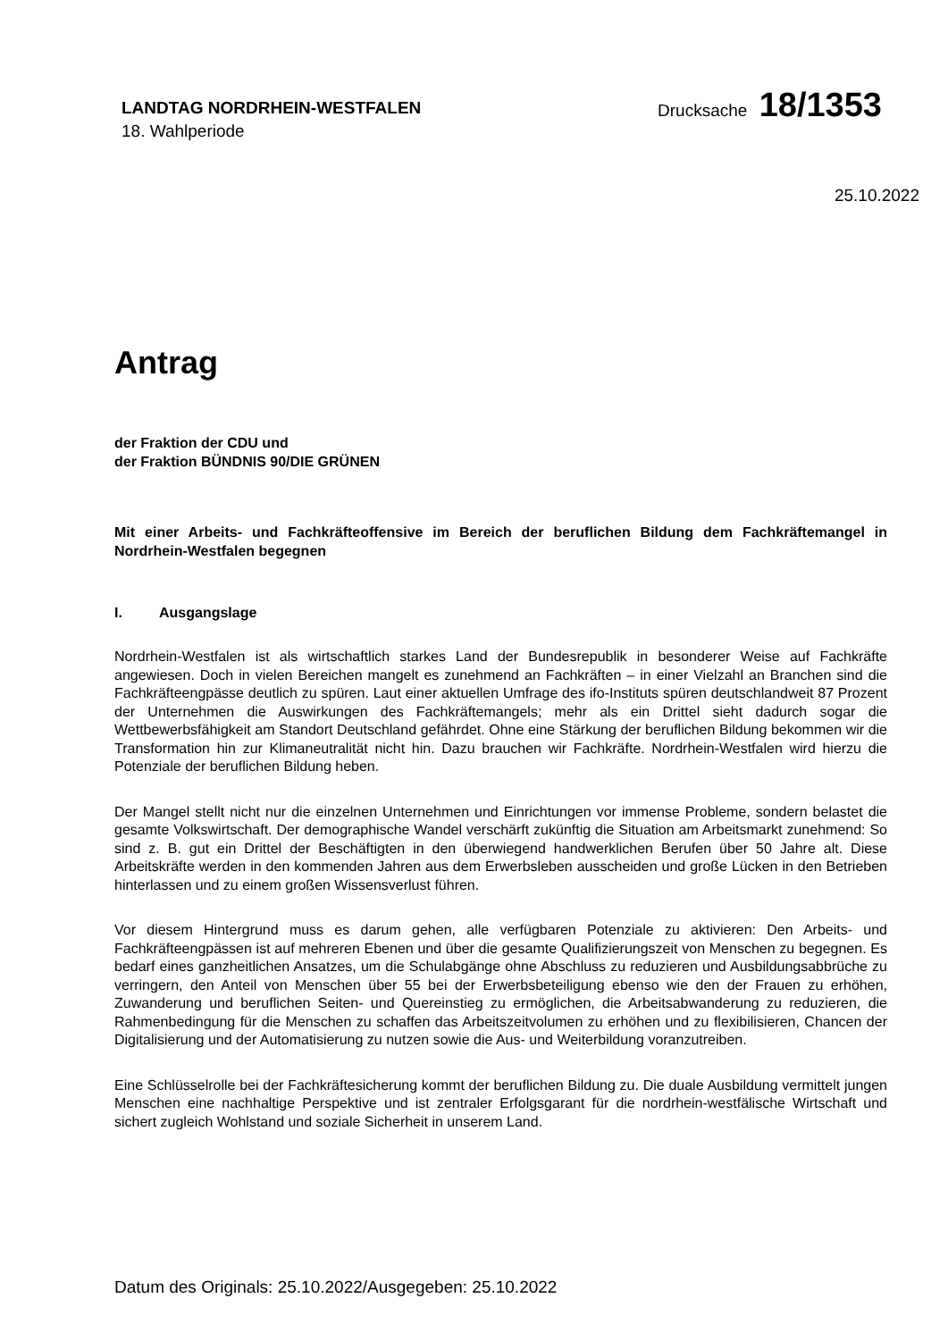LANDTAG NORDRHEIN-WESTFALEN
18. Wahlperiode
Drucksache 18/1353
25.10.2022
Antrag
der Fraktion der CDU und
der Fraktion BÜNDNIS 90/DIE GRÜNEN
Mit einer Arbeits- und Fachkräfteoffensive im Bereich der beruflichen Bildung dem Fachkräftemangel in Nordrhein-Westfalen begegnen
I. Ausgangslage
Nordrhein-Westfalen ist als wirtschaftlich starkes Land der Bundesrepublik in besonderer Weise auf Fachkräfte angewiesen. Doch in vielen Bereichen mangelt es zunehmend an Fachkräften – in einer Vielzahl an Branchen sind die Fachkräfteengpässe deutlich zu spüren. Laut einer aktuellen Umfrage des ifo-Instituts spüren deutschlandweit 87 Prozent der Unternehmen die Auswirkungen des Fachkräftemangels; mehr als ein Drittel sieht dadurch sogar die Wettbewerbsfähigkeit am Standort Deutschland gefährdet. Ohne eine Stärkung der beruflichen Bildung bekommen wir die Transformation hin zur Klimaneutralität nicht hin. Dazu brauchen wir Fachkräfte. Nordrhein-Westfalen wird hierzu die Potenziale der beruflichen Bildung heben.
Der Mangel stellt nicht nur die einzelnen Unternehmen und Einrichtungen vor immense Probleme, sondern belastet die gesamte Volkswirtschaft. Der demographische Wandel verschärft zukünftig die Situation am Arbeitsmarkt zunehmend: So sind z. B. gut ein Drittel der Beschäftigten in den überwiegend handwerklichen Berufen über 50 Jahre alt. Diese Arbeitskräfte werden in den kommenden Jahren aus dem Erwerbsleben ausscheiden und große Lücken in den Betrieben hinterlassen und zu einem großen Wissensverlust führen.
Vor diesem Hintergrund muss es darum gehen, alle verfügbaren Potenziale zu aktivieren: Den Arbeits- und Fachkräfteengpässen ist auf mehreren Ebenen und über die gesamte Qualifizierungszeit von Menschen zu begegnen. Es bedarf eines ganzheitlichen Ansatzes, um die Schulabgänge ohne Abschluss zu reduzieren und Ausbildungsabbrüche zu verringern, den Anteil von Menschen über 55 bei der Erwerbsbeteiligung ebenso wie den der Frauen zu erhöhen, Zuwanderung und beruflichen Seiten- und Quereinstieg zu ermöglichen, die Arbeitsabwanderung zu reduzieren, die Rahmenbedingung für die Menschen zu schaffen das Arbeitszeitvolumen zu erhöhen und zu flexibilisieren, Chancen der Digitalisierung und der Automatisierung zu nutzen sowie die Aus- und Weiterbildung voranzutreiben.
Eine Schlüsselrolle bei der Fachkräftesicherung kommt der beruflichen Bildung zu. Die duale Ausbildung vermittelt jungen Menschen eine nachhaltige Perspektive und ist zentraler Erfolgsgarant für die nordrhein-westfälische Wirtschaft und sichert zugleich Wohlstand und soziale Sicherheit in unserem Land.
Datum des Originals: 25.10.2022/Ausgegeben: 25.10.2022